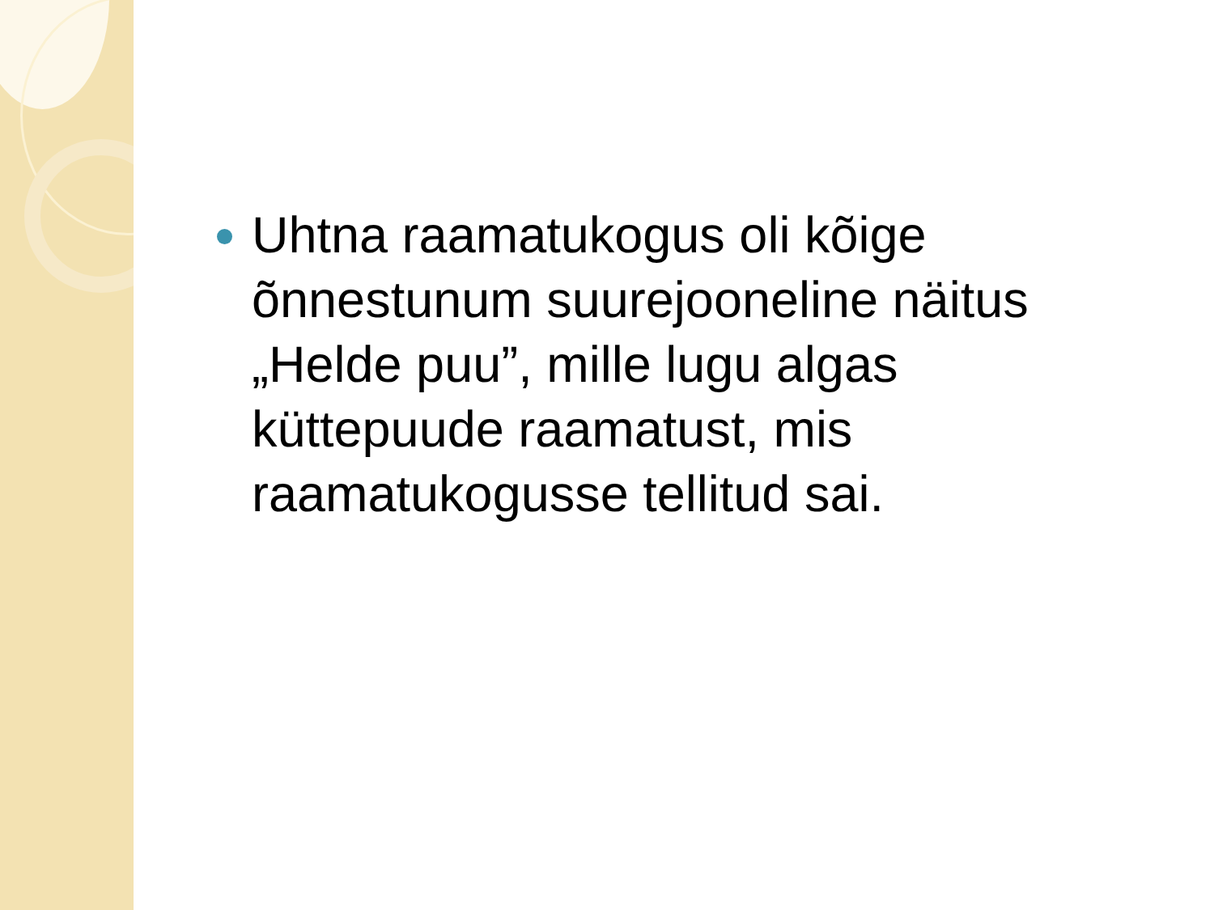Uhtna raamatukogus oli kõige õnnestunum suurejooneline näitus „Helde puu”, mille lugu algas küttepuude raamatust, mis raamatukogusse tellitud sai.